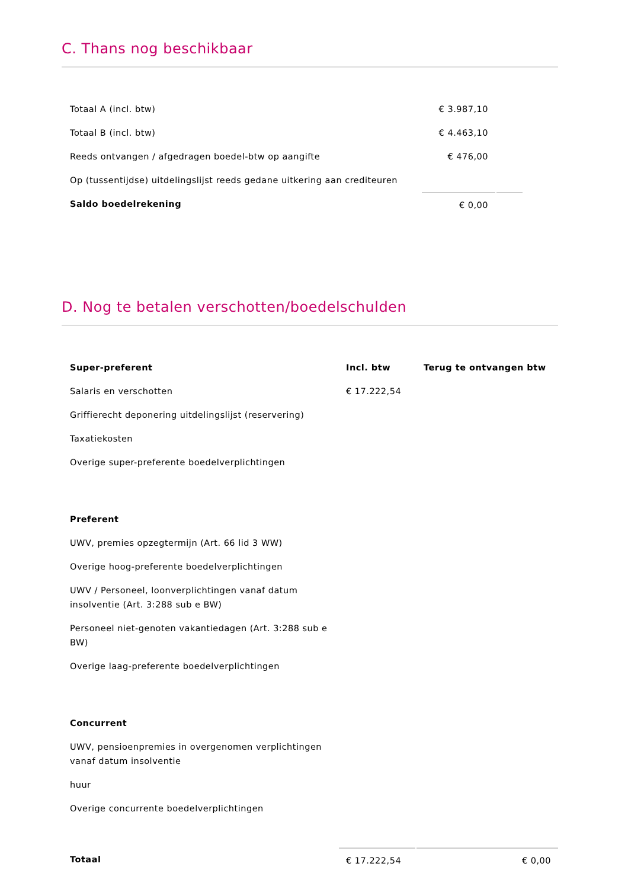C. Thans nog beschikbaar
| Totaal A (incl. btw) | € 3.987,10 | |
| Totaal B (incl. btw) | € 4.463,10 | |
| Reeds ontvangen / afgedragen boedel-btw op aangifte | € 476,00 | |
| Op (tussentijdse) uitdelingslijst reeds gedane uitkering aan crediteuren | | |
| Saldo boedelrekening | € 0,00 | |
D. Nog te betalen verschotten/boedelschulden
| Super-preferent | Incl. btw | Terug te ontvangen btw |
| --- | --- | --- |
| Salaris en verschotten | € 17.222,54 | |
| Griffierecht deponering uitdelingslijst (reservering) | | |
| Taxatiekosten | | |
| Overige super-preferente boedelverplichtingen | | |
| Preferent | | |
| UWV, premies opzegtermijn (Art. 66 lid 3 WW) | | |
| Overige hoog-preferente boedelverplichtingen | | |
| UWV / Personeel, loonverplichtingen vanaf datum insolventie (Art. 3:288 sub e BW) | | |
| Personeel niet-genoten vakantiedagen (Art. 3:288 sub e BW) | | |
| Overige laag-preferente boedelverplichtingen | | |
| Concurrent | | |
| UWV, pensioenpremies in overgenomen verplichtingen vanaf datum insolventie | | |
| huur | | |
| Overige concurrente boedelverplichtingen | | |
| Totaal | € 17.222,54 | € 0,00 |